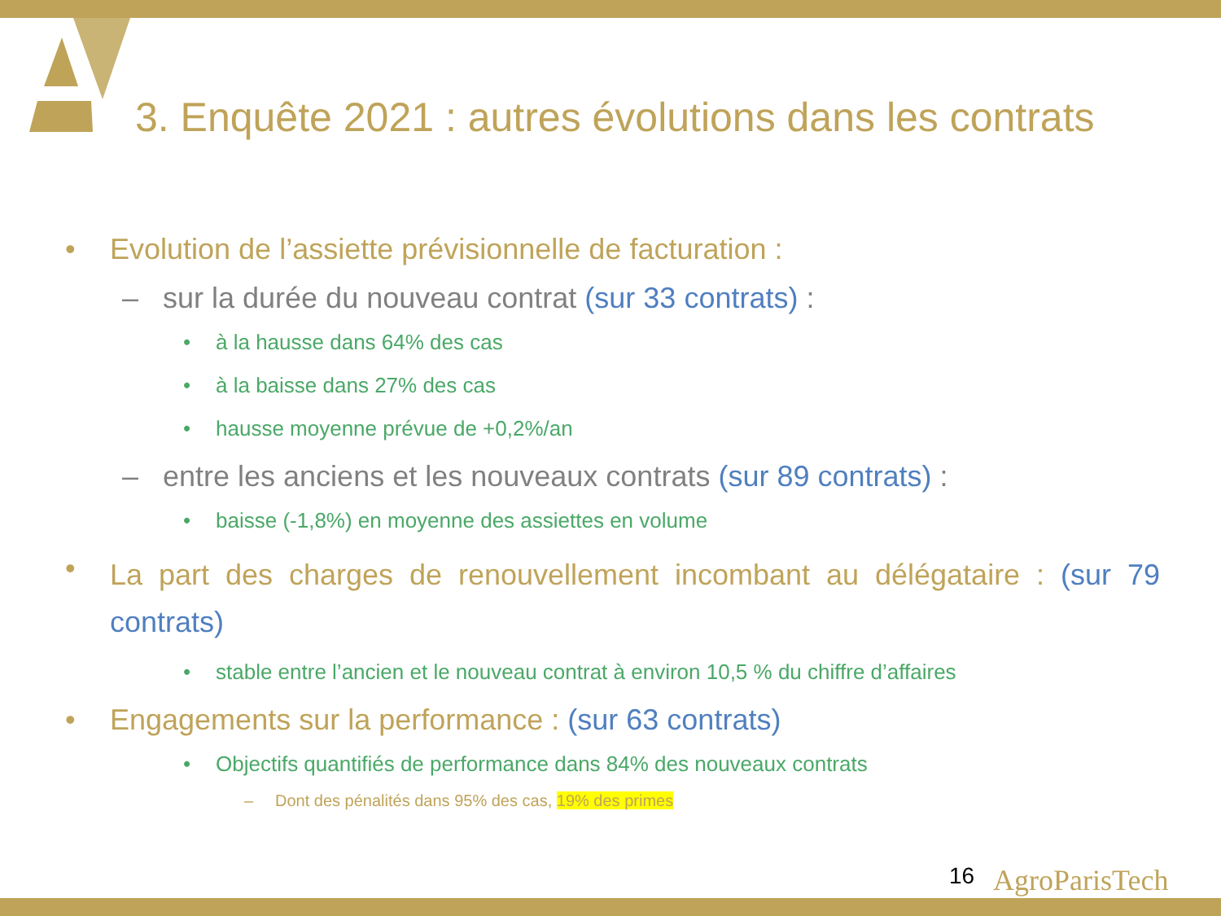3. Enquête 2021 : autres évolutions dans les contrats
• Evolution de l’assiette prévisionnelle de facturation :
– sur la durée du nouveau contrat (sur 33 contrats) :
• à la hausse dans 64% des cas
• à la baisse dans 27% des cas
• hausse moyenne prévue de +0,2%/an
– entre les anciens et les nouveaux contrats (sur 89 contrats) :
• baisse (-1,8%) en moyenne des assiettes en volume
• La part des charges de renouvellement incombant au délégataire : (sur 79 contrats)
• stable entre l’ancien et le nouveau contrat à environ 10,5 % du chiffre d’affaires
• Engagements sur la performance : (sur 63 contrats)
• Objectifs quantifiés de performance dans 84% des nouveaux contrats
– Dont des pénalités dans 95% des cas, 19% des primes
16 AgroParisTech